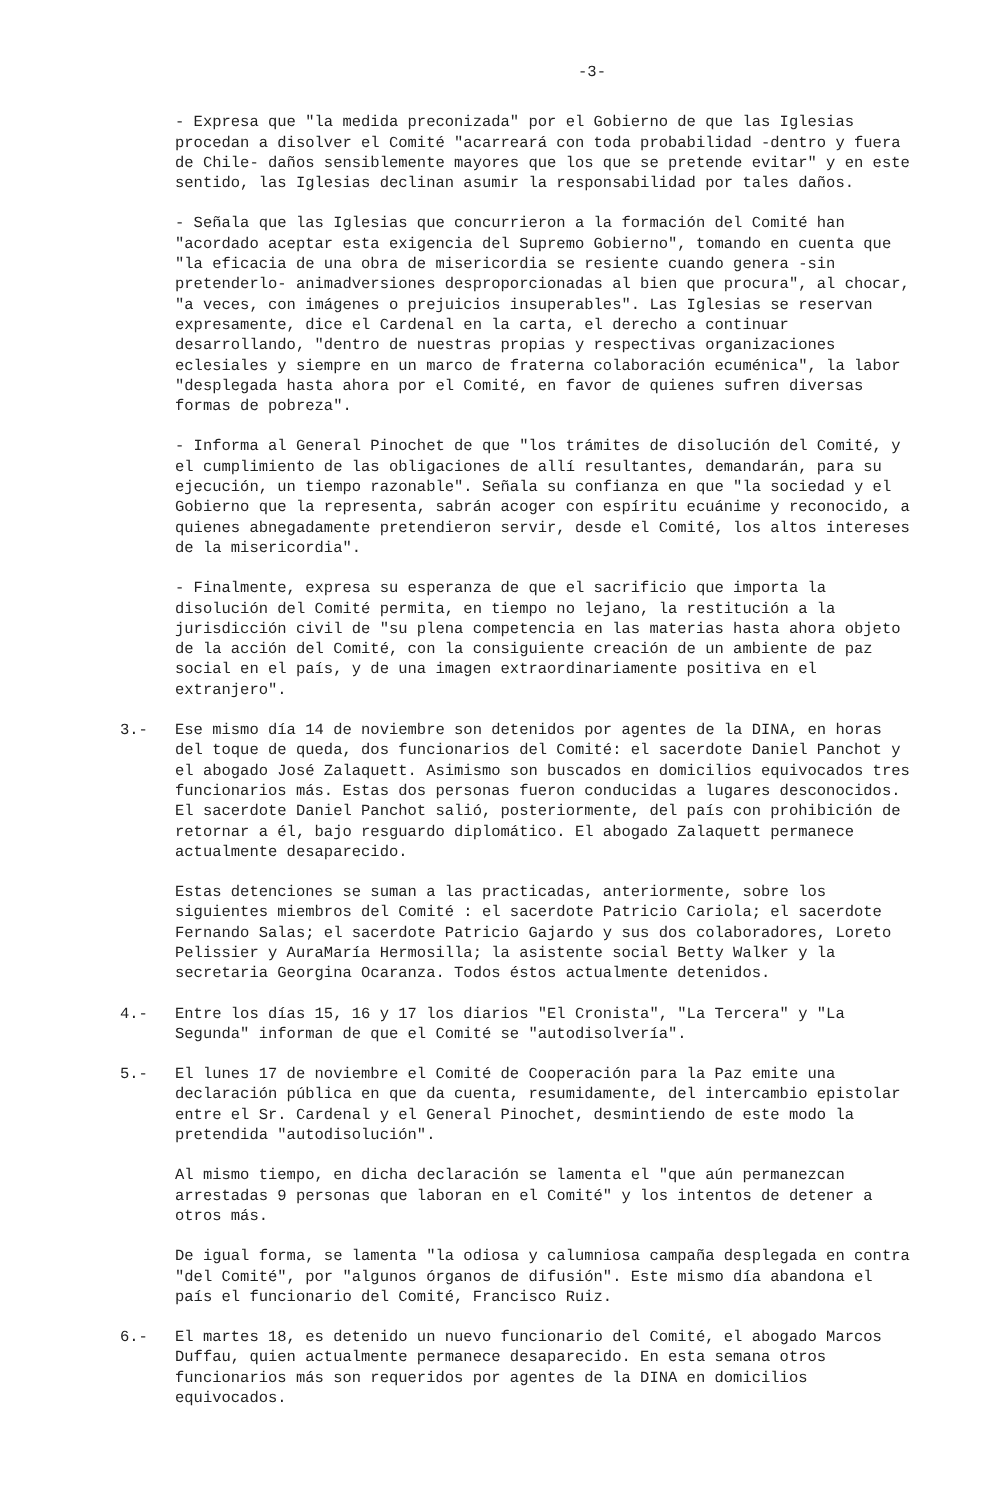-3-
- Expresa que "la medida preconizada" por el Gobierno de que las Iglesias procedan a disolver el Comité "acarreará con toda probabilidad -dentro y fuera de Chile- daños sensiblemente mayores que los que se pretende evitar" y en este sentido, las Iglesias declinan asumir la responsabilidad por tales daños.
- Señala que las Iglesias que concurrieron a la formación del Comité han "acordado aceptar esta exigencia del Supremo Gobierno", tomando en cuenta que "la eficacia de una obra de misericordia se resiente cuando genera -sin pretenderlo- animadversiones desproporcionadas al bien que procura", al chocar, "a veces, con imágenes o prejuicios insuperables". Las Iglesias se reservan expresamente, dice el Cardenal en la carta, el derecho a continuar desarrollando, "dentro de nuestras propias y respectivas organizaciones eclesiales y siempre en un marco de fraterna colaboración ecuménica", la labor "desplegada hasta ahora por el Comité, en favor de quienes sufren diversas formas de pobreza".
- Informa al General Pinochet de que "los trámites de disolución del Comité, y el cumplimiento de las obligaciones de allí resultantes, demandarán, para su ejecución, un tiempo razonable". Señala su confianza en que "la sociedad y el Gobierno que la representa, sabrán acoger con espíritu ecuánime y reconocido, a quienes abnegadamente pretendieron servir, desde el Comité, los altos intereses de la misericordia".
- Finalmente, expresa su esperanza de que el sacrificio que importa la disolución del Comité permita, en tiempo no lejano, la restitución a la jurisdicción civil de "su plena competencia en las materias hasta ahora objeto de la acción del Comité, con la consiguiente creación de un ambiente de paz social en el país, y de una imagen extraordinariamente positiva en el extranjero".
3.- Ese mismo día 14 de noviembre son detenidos por agentes de la DINA, en horas del toque de queda, dos funcionarios del Comité: el sacerdote Daniel Panchot y el abogado José Zalaquett. Asimismo son buscados en domicilios equivocados tres funcionarios más. Estas dos personas fueron conducidas a lugares desconocidos. El sacerdote Daniel Panchot salió, posteriormente, del país con prohibición de retornar a él, bajo resguardo diplomático. El abogado Zalaquett permanece actualmente desaparecido.
Estas detenciones se suman a las practicadas, anteriormente, sobre los siguientes miembros del Comité : el sacerdote Patricio Cariola; el sacerdote Fernando Salas; el sacerdote Patricio Gajardo y sus dos colaboradores, Loreto Pelissier y AuraMaría Hermosilla; la asistente social Betty Walker y la secretaria Georgina Ocaranza. Todos éstos actualmente detenidos.
4.- Entre los días 15, 16 y 17 los diarios "El Cronista", "La Tercera" y "La Segunda" informan de que el Comité se "autodisolvería".
5.- El lunes 17 de noviembre el Comité de Cooperación para la Paz emite una declaración pública en que da cuenta, resumidamente, del intercambio epistolar entre el Sr. Cardenal y el General Pinochet, desmintiendo de este modo la pretendida "autodisolución".
Al mismo tiempo, en dicha declaración se lamenta el "que aún permanezcan arrestadas 9 personas que laboran en el Comité" y los intentos de detener a otros más.
De igual forma, se lamenta "la odiosa y calumniosa campaña desplegada en contra "del Comité", por "algunos órganos de difusión". Este mismo día abandona el país el funcionario del Comité, Francisco Ruiz.
6.- El martes 18, es detenido un nuevo funcionario del Comité, el abogado Marcos Duffau, quien actualmente permanece desaparecido. En esta semana otros funcionarios más son requeridos por agentes de la DINA en domicilios equivocados.